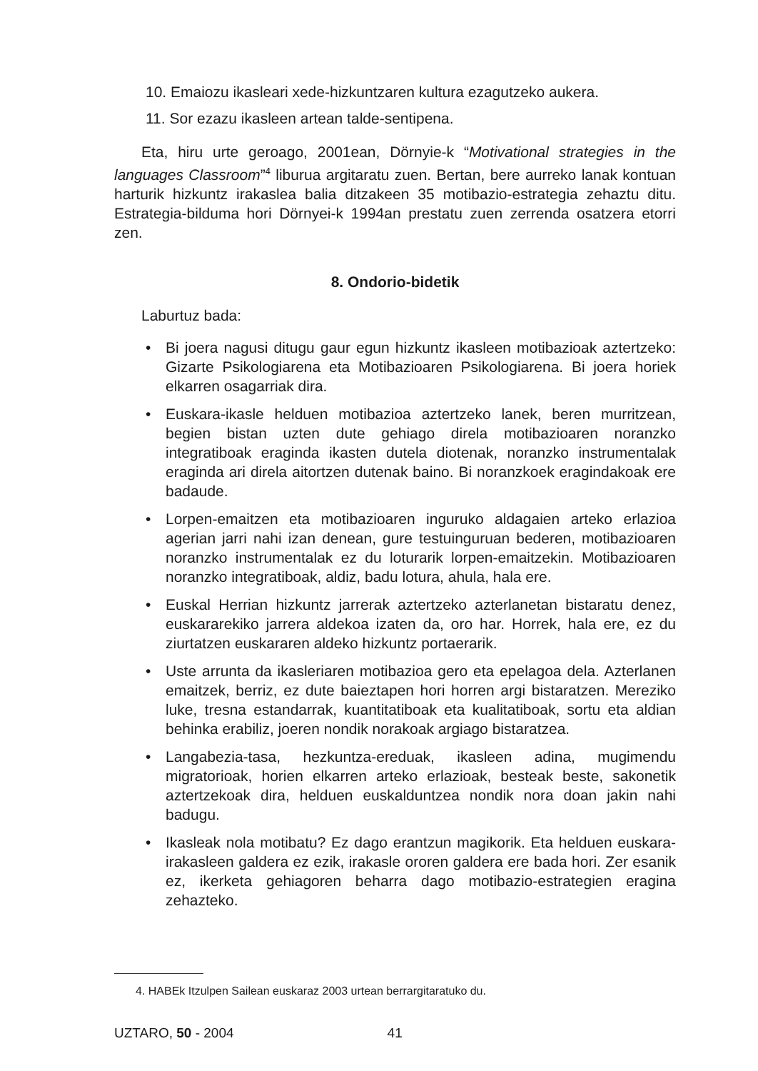10. Emaiozu ikasleari xede-hizkuntzaren kultura ezagutzeko aukera.
11. Sor ezazu ikasleen artean talde-sentipena.
Eta, hiru urte geroago, 2001ean, Dörnyie-k “Motivational strategies in the languages Classroom”<sup>4</sup> liburua argitaratu zuen. Bertan, bere aurreko lanak kontuan harturik hizkuntz irakaslea balia ditzakeen 35 motibazio-estrategia zehaztu ditu. Estrategia-bilduma hori Dörnyei-k 1994an prestatu zuen zerrenda osatzera etorri zen.
8. Ondorio-bidetik
Laburtuz bada:
• Bi joera nagusi ditugu gaur egun hizkuntz ikasleen motibazioak aztertzeko: Gizarte Psikologiarena eta Motibazioaren Psikologiarena. Bi joera horiek elkarren osagarriak dira.
• Euskara-ikasle helduen motibazioa aztertzeko lanek, beren murritzean, begien bistan uzten dute gehiago direla motibazioaren noranzko integratiboak eraginda ikasten dutela diotenak, noranzko instrumentalak eraginda ari direla aitortzen dutenak baino. Bi noranzkoek eragindakoak ere badaude.
• Lorpen-emaitzen eta motibazioaren inguruko aldagaien arteko erlazioa agerian jarri nahi izan denean, gure testuinguruan bederen, motibazioaren noranzko instrumentalak ez du loturarik lorpen-emaitzekin. Motibazioaren noranzko integratiboak, aldiz, badu lotura, ahula, hala ere.
• Euskal Herrian hizkuntz jarrerak aztertzeko azterlanetan bistaratu denez, euskararekiko jarrera aldekoa izaten da, oro har. Horrek, hala ere, ez du ziurtatzen euskararen aldeko hizkuntz portaerarik.
• Uste arrunta da ikasleriaren motibazioa gero eta epelagoa dela. Azterlanen emaitzek, berriz, ez dute baieztapen hori horren argi bistaratzen. Mereziko luke, tresna estandarrak, kuantitatiboak eta kualitatiboak, sortu eta aldian behinka erabiliz, joeren nondik norakoak argiago bistaratzea.
• Langabezia-tasa, hezkuntza-ereduak, ikasleen adina, mugimendu migratorioak, horien elkarren arteko erlazioak, besteak beste, sakonetik aztertzekoak dira, helduen euskalduntzea nondik nora doan jakin nahi badugu.
• Ikasleak nola motibatu? Ez dago erantzun magikorik. Eta helduen euskara-irakasleen galdera ez ezik, irakasle ororen galdera ere bada hori. Zer esanik ez, ikerketa gehiagoren beharra dago motibazio-estrategien eragina zehazteko.
4. HABEk Itzulpen Sailean euskaraz 2003 urtean berrargitaratuko du.
UZTARO, 50 - 2004 41